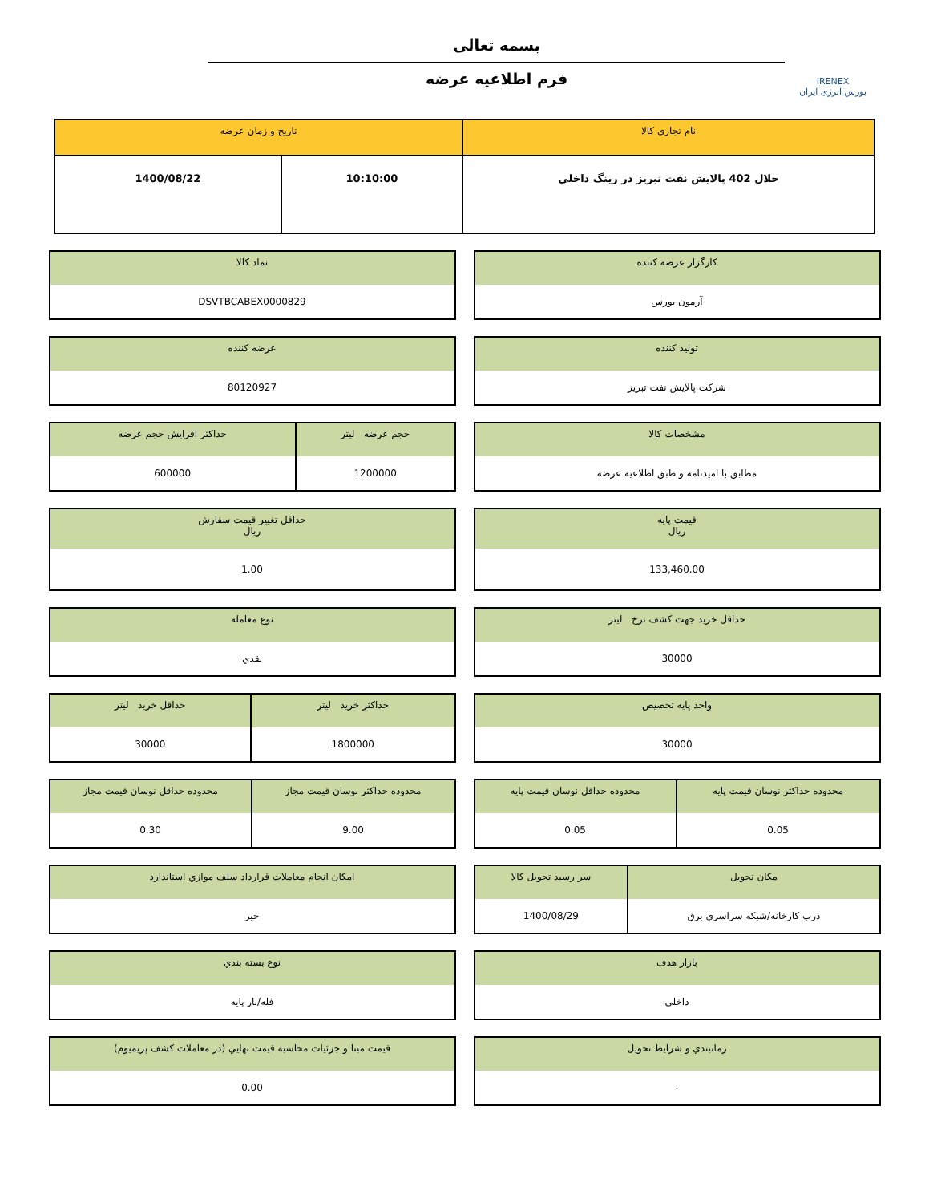IRENEX
بورس انرژی ایران
بسمه تعالی
فرم اطلاعیه عرضه
| نام تجاري کالا | تاریخ و زمان عرضه | |
| --- | --- | --- |
| حلال 402 پالايش نفت تبريز در رينگ داخلي | 10:10:00 | 1400/08/22 |
| کارگزار عرضه کننده |
| --- |
| آرمون بورس |
| نماد کالا |
| --- |
| DSVTBCABEX0000829 |
| تولید کننده |
| --- |
| شرکت پالايش نفت تبريز |
| عرضه کننده |
| --- |
| 80120927 |
| مشخصات کالا |
| --- |
| مطابق با امیدنامه و طبق اطلاعیه عرضه |
| حجم عرضه ليتر | حداکثر افزایش حجم عرضه |
| --- | --- |
| 1200000 | 600000 |
| قیمت پایه ريال |
| --- |
| 133,460.00 |
| حداقل تغییر قیمت سفارش ريال |
| --- |
| 1.00 |
| حداقل خرید جهت کشف نرخ ليتر |
| --- |
| 30000 |
| نوع معامله |
| --- |
| نقدي |
| واحد پایه تخصیص |
| --- |
| 30000 |
| حداکثر خرید ليتر | حداقل خرید ليتر |
| --- | --- |
| 1800000 | 30000 |
| محدوده حداکثر نوسان قیمت پایه | محدوده حداقل نوسان قیمت پایه |
| --- | --- |
| 0.05 | 0.05 |
| محدوده حداکثر نوسان قیمت مجاز | محدوده حداقل نوسان قیمت مجاز |
| --- | --- |
| 9.00 | 0.30 |
| مکان تحویل | سر رسید تحویل کالا |
| --- | --- |
| درب کارخانه/شبکه سراسري برق | 1400/08/29 |
| امکان انجام معاملات قرارداد سلف موازي استاندارد |
| --- |
| خير |
| بازار هدف |
| --- |
| داخلي |
| نوع بسته بندي |
| --- |
| فله/بار پايه |
| زمانبندي و شرايط تحويل |
| --- |
| - |
| قيمت مبنا و جزئيات محاسبه قيمت نهايي (در معاملات کشف پريميوم) |
| --- |
| 0.00 |